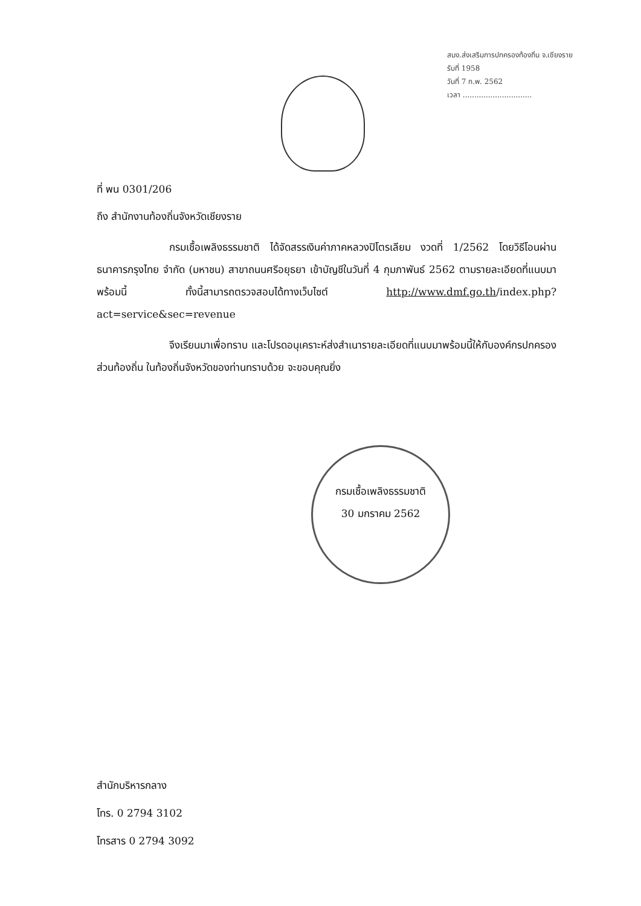สนง.ส่งเสริมการปกครองท้องถิ่น จ.เชียงราย
รับที่ 1958
วันที่ 7 ก.พ. 2562
เวลา ..............................
ที่ พน 0301/206
ถึง สำนักงานท้องถิ่นจังหวัดเชียงราย
กรมเชื้อเพลิงธรรมชาติ ได้จัดสรรเงินค่าภาคหลวงปิโตรเลียม งวดที่ 1/2562 โดยวิธีโอนผ่านธนาคารกรุงไทย จำกัด (มหาชน) สาขาถนนศรีอยุธยา เข้าบัญชีในวันที่ 4 กุมภาพันธ์ 2562 ตามรายละเอียดที่แนบมาพร้อมนี้ ทั้งนี้สามารถตรวจสอบได้ทางเว็บไซต์ http://www.dmf.go.th/index.php?act=service&sec=revenue
จึงเรียนมาเพื่อทราบ และโปรดอนุเคราะห์ส่งสำเนารายละเอียดที่แนบมาพร้อมนี้ให้กับองค์กรปกครองส่วนท้องถิ่น ในท้องถิ่นจังหวัดของท่านทราบด้วย จะขอบคุณยิ่ง
กรมเชื้อเพลิงธรรมชาติ
30 มกราคม 2562
สำนักบริหารกลาง
โทร. 0 2794 3102
โทรสาร 0 2794 3092